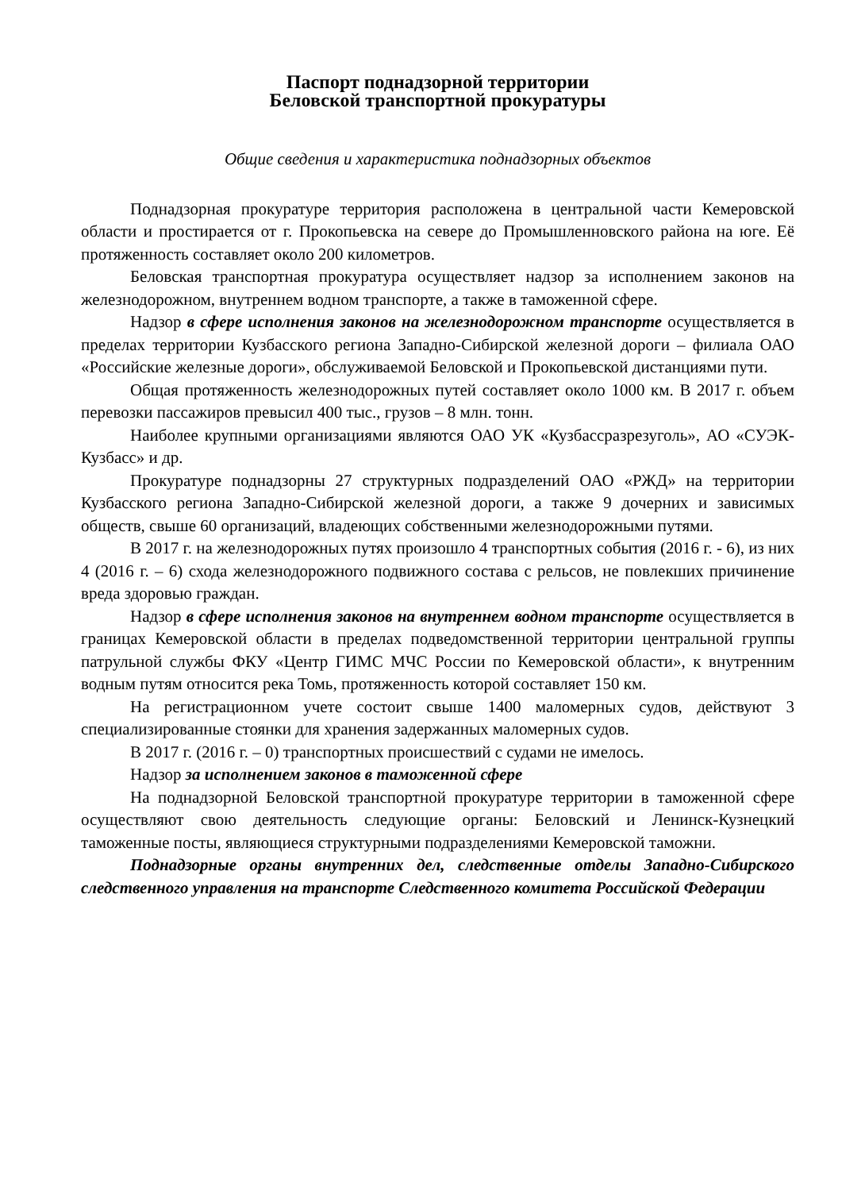Паспорт поднадзорной территории
Беловской транспортной прокуратуры
Общие сведения и характеристика поднадзорных объектов
Поднадзорная прокуратуре территория расположена в центральной части Кемеровской области и простирается от г. Прокопьевска на севере до Промышленновского района на юге. Её протяженность составляет около 200 километров.
Беловская транспортная прокуратура осуществляет надзор за исполнением законов на железнодорожном, внутреннем водном транспорте, а также в таможенной сфере.
Надзор в сфере исполнения законов на железнодорожном транспорте осуществляется в пределах территории Кузбасского региона Западно-Сибирской железной дороги – филиала ОАО «Российские железные дороги», обслуживаемой Беловской и Прокопьевской дистанциями пути.
Общая протяженность железнодорожных путей составляет около 1000 км. В 2017 г. объем перевозки пассажиров превысил 400 тыс., грузов – 8 млн. тонн.
Наиболее крупными организациями являются ОАО УК «Кузбассразрезуголь», АО «СУЭК-Кузбасс» и др.
Прокуратуре поднадзорны 27 структурных подразделений ОАО «РЖД» на территории Кузбасского региона Западно-Сибирской железной дороги, а также 9 дочерних и зависимых обществ, свыше 60 организаций, владеющих собственными железнодорожными путями.
В 2017 г. на железнодорожных путях произошло 4 транспортных события (2016 г. - 6), из них 4 (2016 г. – 6) схода железнодорожного подвижного состава с рельсов, не повлекших причинение вреда здоровью граждан.
Надзор в сфере исполнения законов на внутреннем водном транспорте осуществляется в границах Кемеровской области в пределах подведомственной территории центральной группы патрульной службы ФКУ «Центр ГИМС МЧС России по Кемеровской области», к внутренним водным путям относится река Томь, протяженность которой составляет 150 км.
На регистрационном учете состоит свыше 1400 маломерных судов, действуют 3 специализированные стоянки для хранения задержанных маломерных судов.
В 2017 г. (2016 г. – 0) транспортных происшествий с судами не имелось.
Надзор за исполнением законов в таможенной сфере
На поднадзорной Беловской транспортной прокуратуре территории в таможенной сфере осуществляют свою деятельность следующие органы: Беловский и Ленинск-Кузнецкий таможенные посты, являющиеся структурными подразделениями Кемеровской таможни.
Поднадзорные органы внутренних дел, следственные отделы Западно-Сибирского следственного управления на транспорте Следственного комитета Российской Федерации